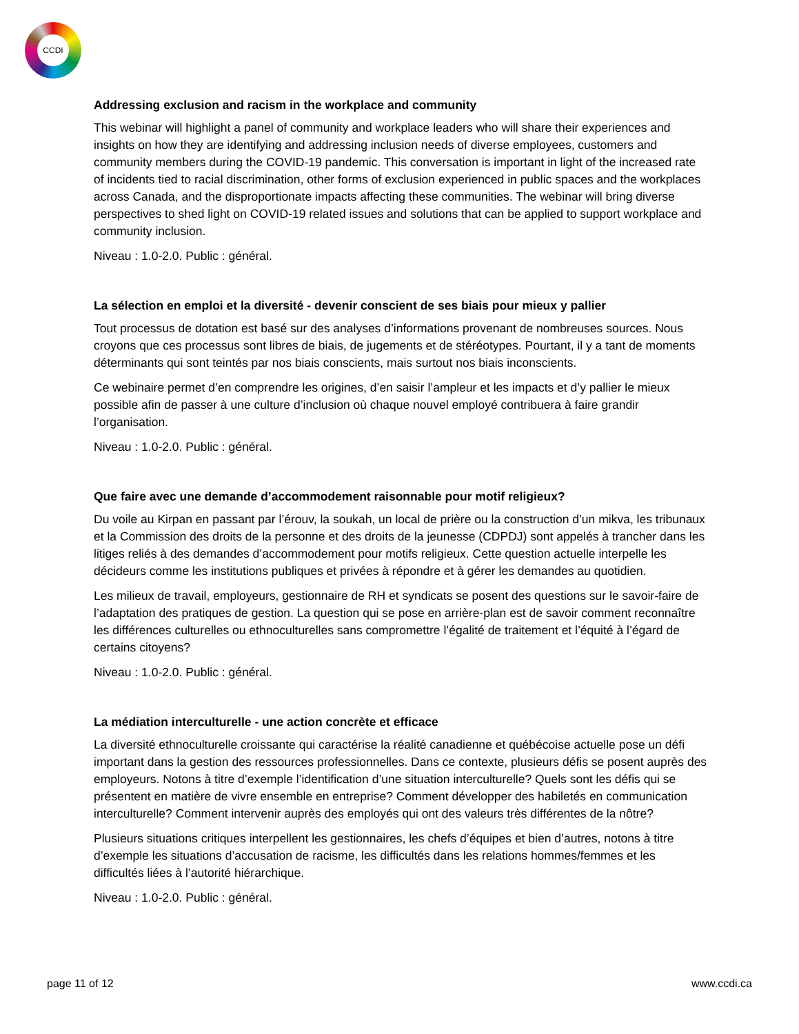CCDI
Addressing exclusion and racism in the workplace and community
This webinar will highlight a panel of community and workplace leaders who will share their experiences and insights on how they are identifying and addressing inclusion needs of diverse employees, customers and community members during the COVID-19 pandemic. This conversation is important in light of the increased rate of incidents tied to racial discrimination, other forms of exclusion experienced in public spaces and the workplaces across Canada, and the disproportionate impacts affecting these communities. The webinar will bring diverse perspectives to shed light on COVID-19 related issues and solutions that can be applied to support workplace and community inclusion.
Niveau : 1.0-2.0. Public : général.
La sélection en emploi et la diversité - devenir conscient de ses biais pour mieux y pallier
Tout processus de dotation est basé sur des analyses d’informations provenant de nombreuses sources. Nous croyons que ces processus sont libres de biais, de jugements et de stéréotypes. Pourtant, il y a tant de moments déterminants qui sont teintés par nos biais conscients, mais surtout nos biais inconscients.
Ce webinaire permet d’en comprendre les origines, d’en saisir l’ampleur et les impacts et d’y pallier le mieux possible afin de passer à une culture d’inclusion où chaque nouvel employé contribuera à faire grandir l’organisation.
Niveau : 1.0-2.0. Public : général.
Que faire avec une demande d’accommodement raisonnable pour motif religieux?
Du voile au Kirpan en passant par l’érouv, la soukah, un local de prière ou la construction d’un mikva, les tribunaux et la Commission des droits de la personne et des droits de la jeunesse (CDPDJ) sont appelés à trancher dans les litiges reliés à des demandes d’accommodement pour motifs religieux. Cette question actuelle interpelle les décideurs comme les institutions publiques et privées à répondre et à gérer les demandes au quotidien.
Les milieux de travail, employeurs, gestionnaire de RH et syndicats se posent des questions sur le savoir-faire de l’adaptation des pratiques de gestion. La question qui se pose en arrière-plan est de savoir comment reconnaître les différences culturelles ou ethnoculturelles sans compromettre l’égalité de traitement et l’équité à l’égard de certains citoyens?
Niveau : 1.0-2.0. Public : général.
La médiation interculturelle - une action concrète et efficace
La diversité ethnoculturelle croissante qui caractérise la réalité canadienne et québécoise actuelle pose un défi important dans la gestion des ressources professionnelles. Dans ce contexte, plusieurs défis se posent auprès des employeurs. Notons à titre d’exemple l’identification d’une situation interculturelle? Quels sont les défis qui se présentent en matière de vivre ensemble en entreprise? Comment développer des habiletés en communication interculturelle? Comment intervenir auprès des employés qui ont des valeurs très différentes de la nôtre?
Plusieurs situations critiques interpellent les gestionnaires, les chefs d’équipes et bien d’autres, notons à titre d’exemple les situations d’accusation de racisme, les difficultés dans les relations hommes/femmes et les difficultés liées à l’autorité hiérarchique.
Niveau : 1.0-2.0. Public : général.
page 11 of 12 www.ccdi.ca